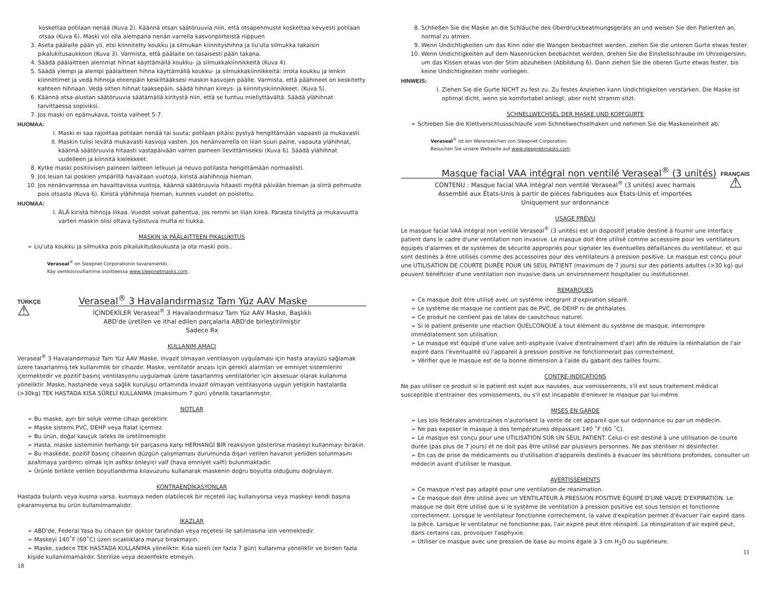koskettaa potilaan nenää (Kuva 2). Käännä otsan säätöruuvia niin, että otsapehmuste koskettaa kevyesti potilaan otsaa (Kuva 6). Maski voi olla alempana nenän varrella kasvonpiirteistä riippuen
3. Aseta päälaite pään yli, etsi kiinnitetty koukku ja silmukan kiinnityshihna ja liu'uta silmukka takaisin pikalukitusaukkoon (Kuva 3). Varmista, että päälaite on tasaisesti pään takana.
4. Säädä päälaitteen alemmat hihnat käyttämällä koukku- ja silmukkakiinnikkeitä (Kuva 4).
5. Säädä ylempi ja alempi päälaitteen hihna käyttämällä koukku- ja silmukkakiinnikkeitä: irrota koukku ja lenkin kiinnittimet ja vedä hihnoja eteenpäin keskittääksesi maskin kasvojen päälle. Varmista, että päähineet on keskitetty kahteen hihnaan. Vedä sitten hihnat taaksepäin, säädä hihnan kireys- ja kiinnityskiinnikkeet. (Kuva 5).
6. Käännä otsa-alustan säätöruuvia säätämällä kiritystä niin, että se tuntuu miellyttävältä. Säädä ylähihnat tarvittaessa sopiviksi.
7. Jos maski on epämukava, toista vaiheet 5-7.
HUOMAA:
I. Maski ei saa rajoittaa potilaan nenää tai suuta; potilaan pitäisi pystyä hengittämään vapaasti ja mukavasti.
II. Maskin tulisi levätä mukavasti kasvoja vasten. Jos nenänvarrella on liian suuri paine, vapauta ylähihnat, käännä säätöruuvia hitaasti vastapäivään varren paineen lievittämiseksi (Kuva 6). Säädä ylähihnat uudelleen ja kiinnitä kielekkeet.
8. Kytke maski positiivisen paineen laitteen letkuun ja neuvo potilasta hengittämään normaalisti.
9. Jos leuan tai poskien ympärillä havaitaan vuotoja, kiristä alahihnoja hieman.
10. Jos nenänvarressa on havaittavissa vuotoja, käännä säätöruuvia hitaasti myötä päivään hieman ja siirrä pehmuste pois otsasta (Kuva 6). Kiristä ylähihnoja hieman, kunnes vuodot on poistettu.
HUOMAA:
I. ÄLÄ kiristä hihnoja liikaa. Vuodot voivat pahentua, jos remmi on liian kireä. Parasta tiiviyttä ja mukavuutta varten maskin olisi oltava työistuva mutta ei tiukka.
MASKIN JA PÄÄLAITTEEN PIKALUKITUS
➢ Liu'uta koukku ja silmukka pois pikalukituskoukusta ja ota maski pois..
Veraseal<sup>®</sup> on Sleepnet Corporationin tavaramerkki.
Käy verkkosivuillamme osoitteessa www.sleepnetmasks.com.
TÜRKÇE Veraseal<sup>®</sup> 3 Havalandırmasız Tam Yüz AAV Maske
⚠
İÇİNDEKİLER Veraseal<sup>®</sup> 3 Havalandırmasız Tam Yüz AAV Maske, Başlıklı
ABD'de üretilen ve ithal edilen parçalarla ABD'de birleştirilmiştir
Sadece Rx
KULLANIM AMACI
Veraseal<sup>®</sup> 3 Havalandırmasız Tam Yüz AAV Maske, invazif olmayan ventilasyon uygulaması için hasta arayüzü sağlamak üzere tasarlanmış tek kullanımlık bir cihazdır. Maske, ventilatör arızası için gerekli alarmları ve emniyet sistemlerini içermektedir ve pozitif basınç ventilasyonu uygulamak üzere tasarlanmış ventilatörler için aksesuar olarak kullanıma yöneliktir. Maske, hastanede veya sağlık kuruluşu ortamında invazif olmayan ventilasyona uygun yetişkin hastalarda (>30kg) TEK HASTADA KISA SÜRELİ KULLANIMA (maksimum 7 gün) yönelik tasarlanmıştır.
NOTLAR
➢ Bu maske, ayrı bir soluk verme cihazı gerektirir.
➢ Maske sistemi PVC, DEHP veya ftalat içermez.
➢ Bu ürün, doğal kauçuk lateks ile üretilmemiştir.
➢ Hasta, maske sisteminin herhangi bir parçasına karşı HERHANGİ BİR reaksiyon gösterirse maskeyi kullanmayı bırakın.
➢ Bu maskede, pozitif basınç cihazının düzgün çalışmaması durumunda dışarı verilen havanın yeniden solunmasını azaltmaya yardımcı olmak için asfiksi önleyici valf (hava emniyet valfi) bulunmaktadır.
➢ Ürünle birlikte verilen boyutlandırma kılavuzunu kullanarak maskenin doğru boyutta olduğunu doğrulayın.
KONTRAENDİKASYONLAR
Hastada bulantı veya kusma varsa, kusmaya neden olabilecek bir reçeteli ilaç kullanıyorsa veya maskeyi kendi başına çıkaramıyorsa bu ürün kullanılmamalıdır.
İKAZLAR
➢ ABD'de, Federal Yasa bu cihazın bir doktor tarafından veya reçetesi ile satılmasına izin vermektedir.
➢ Maskeyi 140˚F (60˚C) üzeri sıcaklıklara maruz bırakmayın.
➢ Maske, sadece TEK HASTADA KULLANIMA yöneliktir. Kısa süreli (en fazla 7 gün) kullanıma yöneliktir ve birden fazla kişide kullanılmamalıdır. Sterilize veya dezenfekte etmeyin.
18
8. Schließen Sie die Maske an die Schläuche des Überdruckbeatmungsgeräts an und weisen Sie den Patienten an, normal zu atmen.
9. Wenn Undichtigkeiten um das Kinn oder die Wangen beobachtet werden, ziehen Sie die unteren Gurte etwas fester.
10. Wenn Undichtigkeiten auf dem Nasenrücken beobachtet werden, drehen Sie die Einstellschraube im Uhrzeigersinn, um das Kissen etwas von der Stirn abzuheben (Abbildung 6). Dann ziehen Sie die oberen Gurte etwas fester, bis keine Undichtigkeiten mehr vorliegen.
HINWEIS:
I. Ziehen Sie die Gurte NICHT zu fest zu. Zu festes Anziehen kann Undichtigkeiten verstärken. Die Maske ist optimal dicht, wenn sie komfortabel anliegt, aber nicht stramm sitzt.
SCHNELLWECHSEL DER MASKE UND KOPFGURTE
➢ Schieben Sie die Klettverschlussschlaufe vom Schnellwechselhaken und nehmen Sie die Maskeneinheit ab.
Veraseal<sup>®</sup> ist ein Warenzeichen von Sleepnet Corporation.
Besuchen Sie unsere Webseite auf www.sleepnetmasks.com.
Masque facial VAA intégral non ventilé Veraseal<sup>®</sup> (3 unités) FRANÇAIS
CONTENU : Masque facial VAA intégral non ventilé Veraseal<sup>®</sup> (3 unités) avec harnais
Assemblé aux États-Unis à partir de pièces fabriquées aux États-Unis et importées
Uniquement sur ordonnance
⚠
USAGE PRÉVU
Le masque facial VAA intégral non ventilé Veraseal<sup>®</sup> (3 unités) est un dispositif jetable destiné à fournir une interface patient dans le cadre d'une ventilation non invasive. Le masque doit être utilisé comme accessoire pour les ventilateurs équipés d'alarmes et de systèmes de sécurité appropriés pour signaler les éventuelles défaillances du ventilateur, et qui sont destinés à être utilisés comme des accessoires pour des ventilateurs à pression positive. Le masque est conçu pour une UTILISATION DE COURTE DURÉE POUR UN SEUL PATIENT (maximum de 7 jours) sur des patients adultes (>30 kg) qui peuvent bénéficier d'une ventilation non invasive dans un environnement hospitalier ou institutionnel.
REMARQUES
➢ Ce masque doit être utilisé avec un système intégrant d'expiration séparé.
➢ Le système de masque ne contient pas de PVC, de DEHP ni de phthalates.
➢ Ce produit ne contient pas de latex de caoutchouc naturel.
➢ Si le patient présente une réaction QUELCONQUE à tout élément du système de masque, interrompre immédiatement son utilisation.
➢ Le masque est équipé d'une valve anti-asphyxie (valve d'entraînement d'air) afin de réduire la réinhalation de l'air expiré dans l'éventualité où l'appareil à pression positive ne fonctionnerait pas correctement.
➢ Vérifier que le masque est de la bonne dimension à l'aide du gabarit des tailles fourni.
CONTRE-INDICATIONS
Ne pas utiliser ce produit si le patient est sujet aux nausées, aux vomissements, s'il est sous traitement médical susceptible d'entrainer des vomissements, ou s'il est incapable d'enlever le masque par lui-même.
MISES EN GARDE
➢ Les lois fédérales américaines n'autorisent la vente de cet appareil que sur ordonnance ou par un médecin.
➢ Ne pas exposer le masque à des températures dépassant 140 ˚F (60 ˚C).
➢ Le masque est conçu pour une UTILISATION SUR UN SEUL PATIENT. Celui-ci est destiné à une utilisation de courte durée (pas plus de 7 jours) et ne doit pas être utilisé par plusieurs personnes. Ne pas stériliser ni désinfecter.
➢ En cas de prise de médicaments ou d'utilisation d'appareils destinés à évacuer les sécrétions profondes, consulter un médecin avant d'utiliser le masque.
AVERTISSEMENTS
➢ Ce masque n'est pas adapté pour une ventilation de réanimation.
➢ Ce masque doit être utilisé avec un VENTILATEUR À PRESSION POSITIVE ÉQUIPÉ D'UNE VALVE D'EXPIRATION. Le masque ne doit être utilisé que si le système de ventilation à pression positive est sous tension et fonctionne correctement. Lorsque le ventilateur fonctionne correctement, la valve d'expiration permet d'évacuer l'air expiré dans la pièce. Lorsque le ventilateur ne fonctionne pas, l'air expiré peut être réinspiré. La réinspiration d'air expiré peut, dans certains cas, provoquer l'asphyxie.
➢ Utiliser ce masque avec une pression de base au moins égale à 3 cm H<sub>2</sub>O ou supérieure.
11